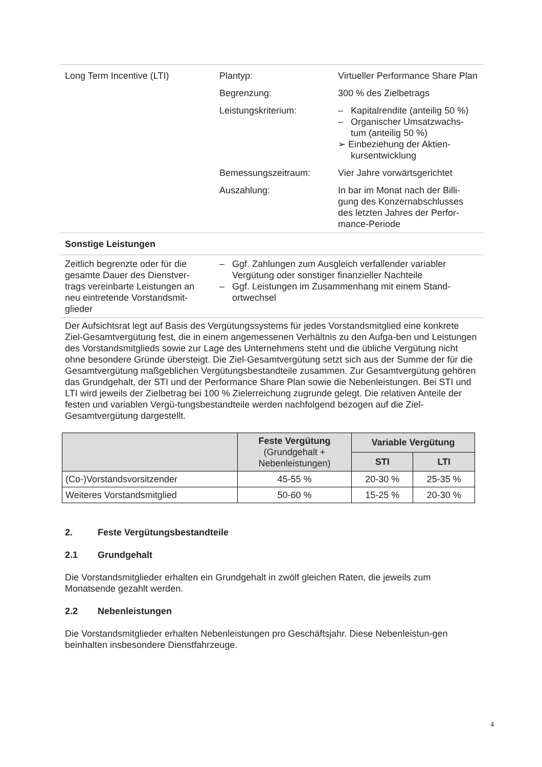| Long Term Incentive (LTI) | Plantyp: | Virtueller Performance Share Plan |
| | Begrenzung: | 300 % des Zielbetrags |
| | Leistungskriterium: | – Kapitalrendite (anteilig 50 %) – Organischer Umsatzwachs-tum (anteilig 50 %) ➢ Einbeziehung der Aktien-kursentwicklung |
| | Bemessungszeitraum: | Vier Jahre vorwärtsgerichtet |
| | Auszahlung: | In bar im Monat nach der Billi-gung des Konzernabschlusses des letzten Jahres der Perfor-mance-Periode |
| Sonstige Leistungen | | |
| Zeitlich begrenzte oder für die gesamte Dauer des Dienstver-trags vereinbarte Leistungen an neu eintretende Vorstandsmit-glieder | – Ggf. Zahlungen zum Ausgleich verfallender variabler Vergütung oder sonstiger finanzieller Nachteile – Ggf. Leistungen im Zusammenhang mit einem Stand-ortwechsel | |
Der Aufsichtsrat legt auf Basis des Vergütungssystems für jedes Vorstandsmitglied eine konkrete Ziel-Gesamtvergütung fest, die in einem angemessenen Verhältnis zu den Aufga-ben und Leistungen des Vorstandsmitglieds sowie zur Lage des Unternehmens steht und die übliche Vergütung nicht ohne besondere Gründe übersteigt. Die Ziel-Gesamtvergütung setzt sich aus der Summe der für die Gesamtvergütung maßgeblichen Vergütungsbestandteile zusammen. Zur Gesamtvergütung gehören das Grundgehalt, der STI und der Performance Share Plan sowie die Nebenleistungen. Bei STI und LTI wird jeweils der Zielbetrag bei 100 % Zielerreichung zugrunde gelegt. Die relativen Anteile der festen und variablen Vergü-tungsbestandteile werden nachfolgend bezogen auf die Ziel-Gesamtvergütung dargestellt.
| | Feste Vergütung (Grundgehalt + Nebenleistungen) | Variable Vergütung | |
| --- | --- | --- | --- |
| | | STI | LTI |
| (Co-)Vorstandsvorsitzender | 45-55 % | 20-30 % | 25-35 % |
| Weiteres Vorstandsmitglied | 50-60 % | 15-25 % | 20-30 % |
2. Feste Vergütungsbestandteile
2.1 Grundgehalt
Die Vorstandsmitglieder erhalten ein Grundgehalt in zwölf gleichen Raten, die jeweils zum Monatsende gezahlt werden.
2.2 Nebenleistungen
Die Vorstandsmitglieder erhalten Nebenleistungen pro Geschäftsjahr. Diese Nebenleistun-gen beinhalten insbesondere Dienstfahrzeuge.
4